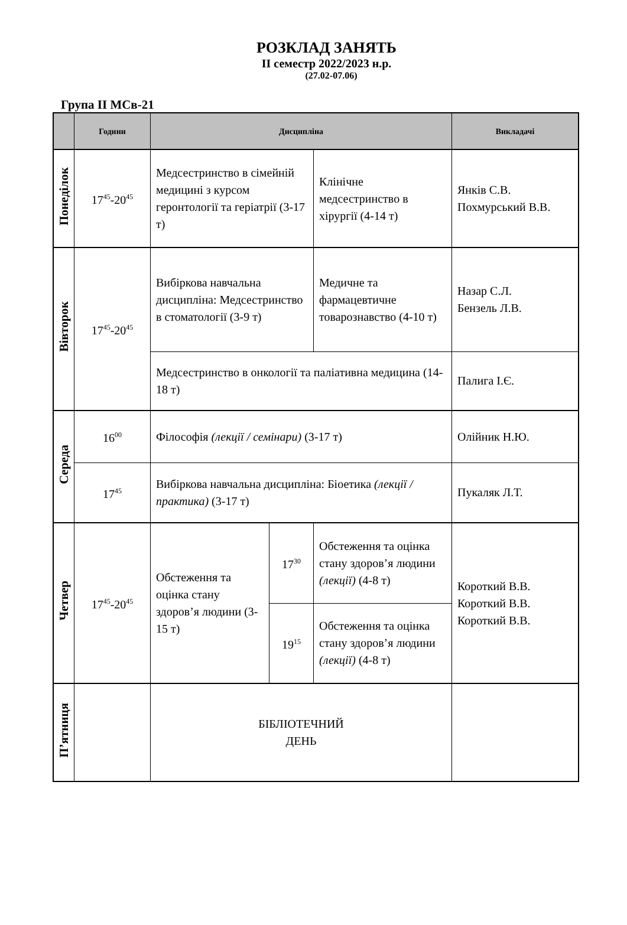РОЗКЛАД ЗАНЯТЬ
ІІ семестр 2022/2023 н.р.
(27.02-07.06)
Група ІІ МСв-21
| | Години | Дисципліна | | | Викладачі |
| --- | --- | --- | --- | --- | --- |
| Понеділок | 17<sup>45</sup>-20<sup>45</sup> | Медсестринство в сімейній медицині з курсом геронтології та геріатрії (3-17 т) | | Клінічне медсестринство в хірургії (4-14 т) | Янків С.В. Похмурський В.В. |
| Вівторок | 17<sup>45</sup>-20<sup>45</sup> | Вибіркова навчальна дисципліна: Медсестринство в стоматології (3-9 т) | | Медичне та фармацевтичне товарознавство (4-10 т) | Назар С.Л. Бензель Л.В. |
| | | Медсестринство в онкології та паліативна медицина (14-18 т) | | | Палига І.Є. |
| Середа | 16<sup>00</sup> | Філософія (лекції / семінари) (3-17 т) | | | Олійник Н.Ю. |
| | 17<sup>45</sup> | Вибіркова навчальна дисципліна: Біоетика (лекції / практика) (3-17 т) | | | Пукаляк Л.Т. |
| Четвер | 17<sup>45</sup>-20<sup>45</sup> | Обстеження та оцінка стану здоров’я людини (3-15 т) | 17<sup>30</sup> | Обстеження та оцінка стану здоров’я людини (лекції) (4-8 т) | Короткий В.В. Короткий В.В. Короткий В.В. |
| | | | 19<sup>15</sup> | Обстеження та оцінка стану здоров’я людини (лекції) (4-8 т) | |
| П’ятниця | | БІБЛІОТЕЧНИЙ ДЕНЬ | | | |